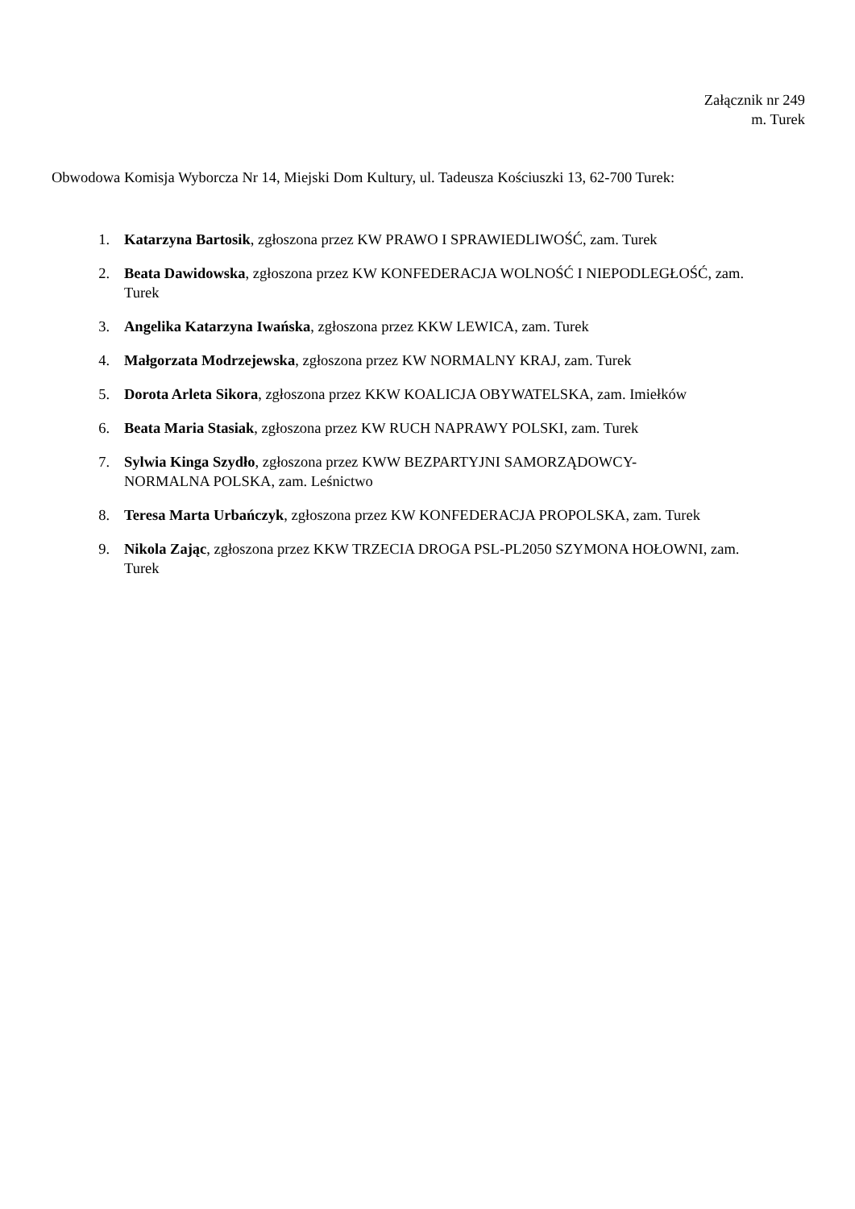Załącznik nr 249
m. Turek
Obwodowa Komisja Wyborcza Nr 14, Miejski Dom Kultury, ul. Tadeusza Kościuszki 13, 62-700 Turek:
1. Katarzyna Bartosik, zgłoszona przez KW PRAWO I SPRAWIEDLIWOŚĆ, zam. Turek
2. Beata Dawidowska, zgłoszona przez KW KONFEDERACJA WOLNOŚĆ I NIEPODLEGŁOŚĆ, zam. Turek
3. Angelika Katarzyna Iwańska, zgłoszona przez KKW LEWICA, zam. Turek
4. Małgorzata Modrzejewska, zgłoszona przez KW NORMALNY KRAJ, zam. Turek
5. Dorota Arleta Sikora, zgłoszona przez KKW KOALICJA OBYWATELSKA, zam. Imiełków
6. Beata Maria Stasiak, zgłoszona przez KW RUCH NAPRAWY POLSKI, zam. Turek
7. Sylwia Kinga Szydło, zgłoszona przez KWW BEZPARTYJNI SAMORZĄDOWCY-
NORMALNA POLSKA, zam. Leśnictwo
8. Teresa Marta Urbańczyk, zgłoszona przez KW KONFEDERACJA PROPOLSKA, zam. Turek
9. Nikola Zając, zgłoszona przez KKW TRZECIA DROGA PSL-PL2050 SZYMONA HOŁOWNI, zam. Turek